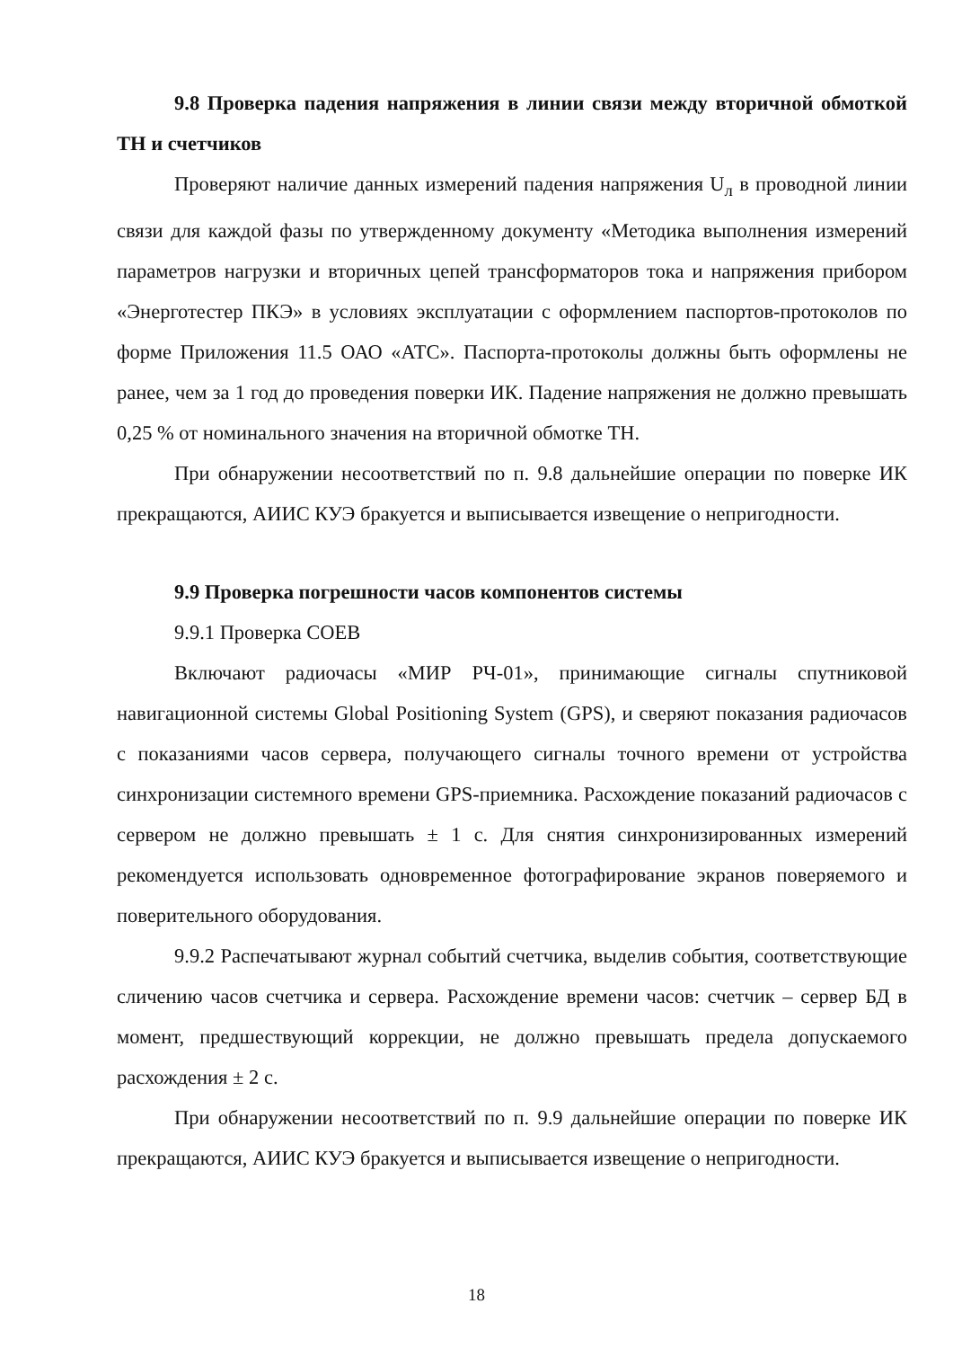9.8 Проверка падения напряжения в линии связи между вторичной обмоткой ТН и счетчиков
Проверяют наличие данных измерений падения напряжения U<sub>л</sub> в проводной линии связи для каждой фазы по утвержденному документу «Методика выполнения измерений параметров нагрузки и вторичных цепей трансформаторов тока и напряжения прибором «Энерготестер ПКЭ» в условиях эксплуатации с оформлением паспортов-протоколов по форме Приложения 11.5 ОАО «АТС». Паспорта-протоколы должны быть оформлены не ранее, чем за 1 год до проведения поверки ИК. Падение напряжения не должно превышать 0,25 % от номинального значения на вторичной обмотке ТН.
При обнаружении несоответствий по п. 9.8 дальнейшие операции по поверке ИК прекращаются, АИИС КУЭ бракуется и выписывается извещение о непригодности.
9.9 Проверка погрешности часов компонентов системы
9.9.1 Проверка СОЕВ
Включают радиочасы «МИР РЧ-01», принимающие сигналы спутниковой навигационной системы Global Positioning System (GPS), и сверяют показания радиочасов с показаниями часов сервера, получающего сигналы точного времени от устройства синхронизации системного времени GPS-приемника. Расхождение показаний радиочасов с сервером не должно превышать ± 1 с. Для снятия синхронизированных измерений рекомендуется использовать одновременное фотографирование экранов поверяемого и поверительного оборудования.
9.9.2 Распечатывают журнал событий счетчика, выделив события, соответствующие сличению часов счетчика и сервера. Расхождение времени часов: счетчик – сервер БД в момент, предшествующий коррекции, не должно превышать предела допускаемого расхождения ± 2 с.
При обнаружении несоответствий по п. 9.9 дальнейшие операции по поверке ИК прекращаются, АИИС КУЭ бракуется и выписывается извещение о непригодности.
18